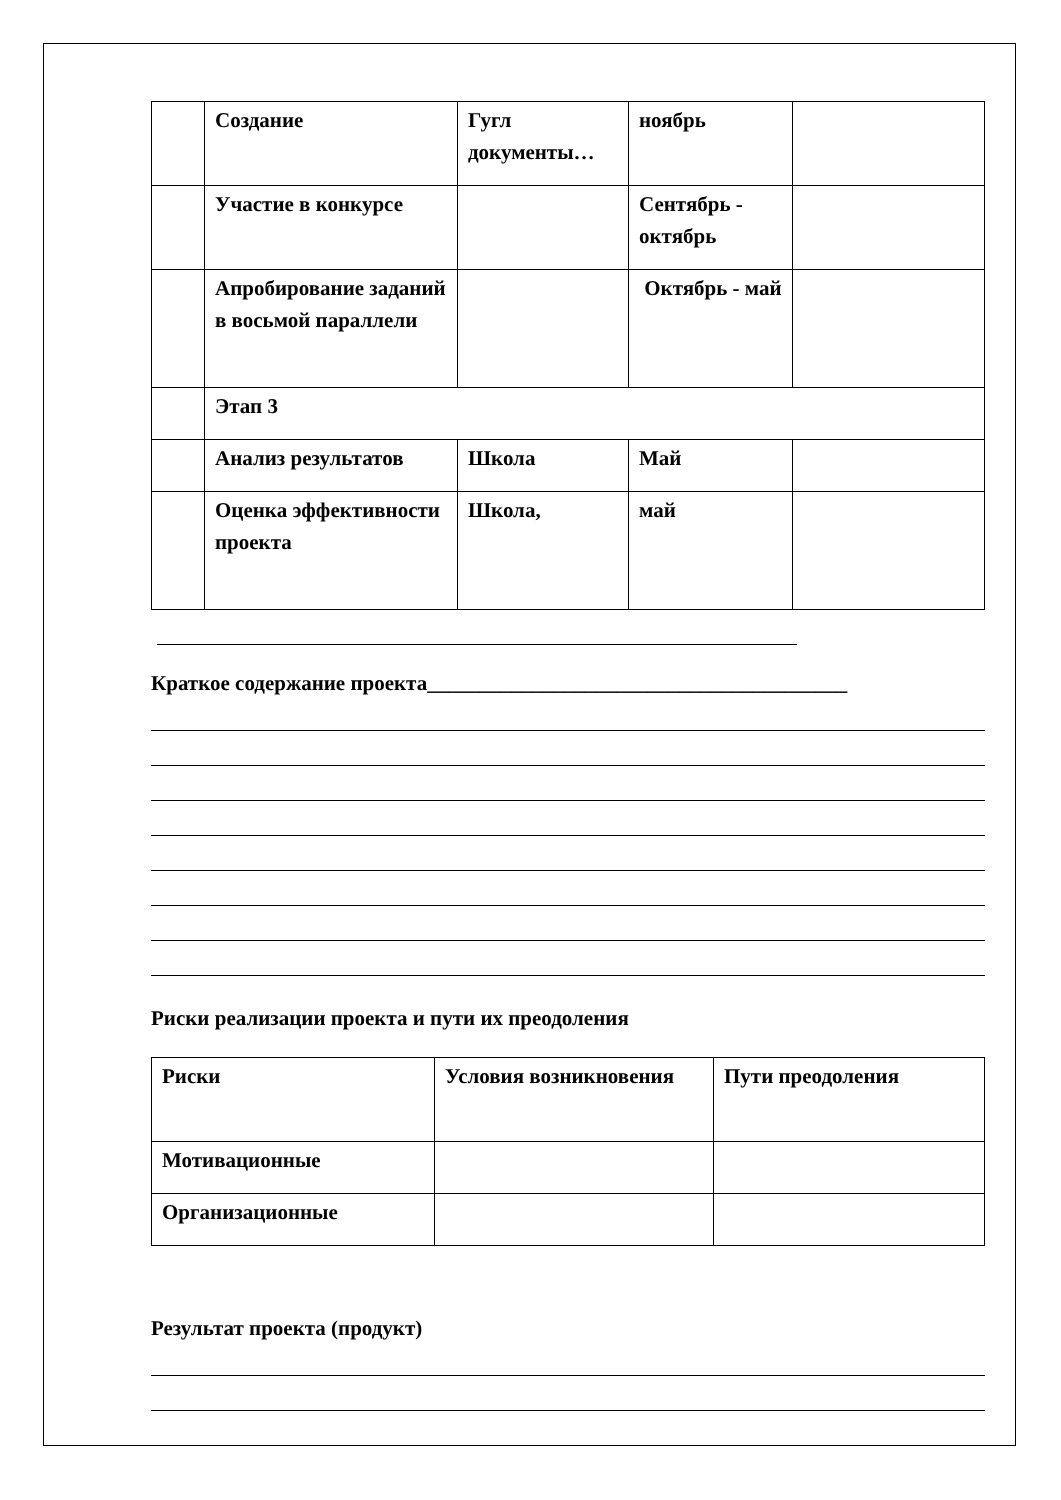| | Создание | Гугл документы… | ноябрь | |
| | Участие в конкурсе | | Сентябрь - октябрь | |
| | Апробирование заданий в восьмой параллели | | Октябрь - май | |
| | Этап 3 | | | |
| | Анализ результатов | Школа | Май | |
| | Оценка эффективности проекта | Школа, | май | |
Краткое содержание проекта________________________________________
Риски реализации проекта и пути их преодоления
| Риски | Условия возникновения | Пути преодоления |
| Мотивационные | | |
| Организационные | | |
Результат проекта (продукт)